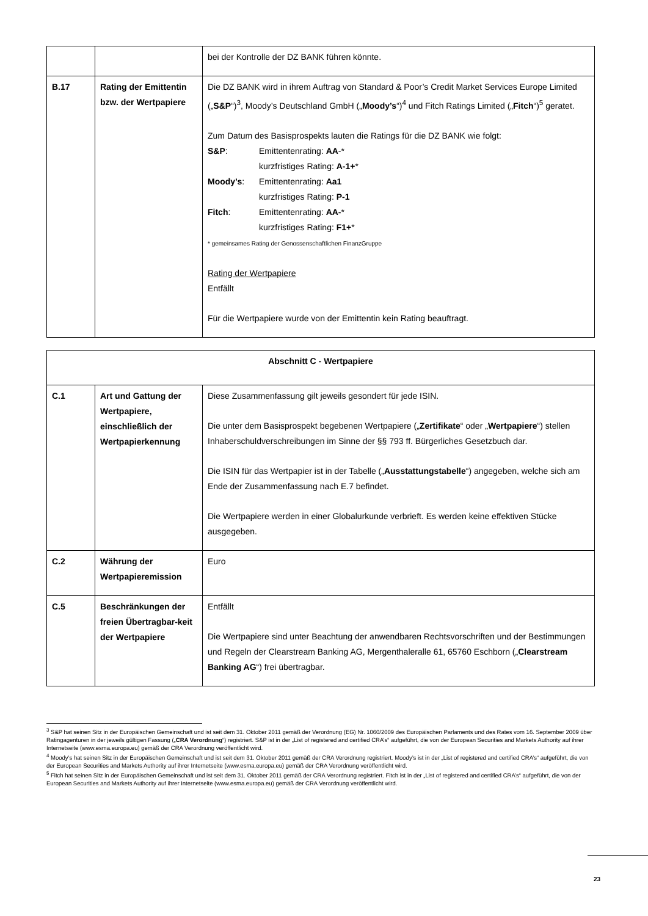| | | bei der Kontrolle der DZ BANK führen könnte. |
| B.17 | Rating der Emittentin bzw. der Wertpapiere | Die DZ BANK wird in ihrem Auftrag von Standard & Poor’s Credit Market Services Europe Limited („ S&P “)<sup>3</sup>, Moody’s Deutschland GmbH („ Moody’s “)<sup>4</sup> und Fitch Ratings Limited („ Fitch “)<sup>5</sup> geratet. Zum Datum des Basisprospekts lauten die Ratings für die DZ BANK wie folgt: S&P : Emittentenrating: AA -* kurzfristiges Rating: A-1+ * Moody’s : Emittentenrating: Aa1 kurzfristiges Rating: P-1 Fitch : Emittentenrating: AA- * kurzfristiges Rating: F1+ * * gemeinsames Rating der Genossenschaftlichen FinanzGruppe Rating der Wertpapiere Entfällt Für die Wertpapiere wurde von der Emittentin kein Rating beauftragt. |
| Abschnitt C - Wertpapiere | | |
| C.1 | Art und Gattung der Wertpapiere, einschließlich der Wertpapierkennung | Diese Zusammenfassung gilt jeweils gesondert für jede ISIN. Die unter dem Basisprospekt begebenen Wertpapiere („ Zertifikate “ oder „ Wertpapiere “) stellen Inhaberschuldverschreibungen im Sinne der §§ 793 ff. Bürgerliches Gesetzbuch dar. Die ISIN für das Wertpapier ist in der Tabelle („ Ausstattungstabelle “) angegeben, welche sich am Ende der Zusammenfassung nach E.7 befindet. Die Wertpapiere werden in einer Globalurkunde verbrieft. Es werden keine effektiven Stücke ausgegeben. |
| C.2 | Währung der Wertpapieremission | Euro |
| C.5 | Beschränkungen der freien Übertragbar-keit der Wertpapiere | Entfällt Die Wertpapiere sind unter Beachtung der anwendbaren Rechtsvorschriften und der Bestimmungen und Regeln der Clearstream Banking AG, Mergenthaleralle 61, 65760 Eschborn („ Clearstream Banking AG “) frei übertragbar. |
<sup>3</sup> S&P hat seinen Sitz in der Europäischen Gemeinschaft und ist seit dem 31. Oktober 2011 gemäß der Verordnung (EG) Nr. 1060/2009 des Europäischen Parlaments und des Rates vom 16. September 2009 über Ratingagenturen in der jeweils gültigen Fassung („CRA Verordnung“) registriert. S&P ist in der „List of registered and certified CRA’s“ aufgeführt, die von der European Securities and Markets Authority auf ihrer Internetseite (www.esma.europa.eu) gemäß der CRA Verordnung veröffentlicht wird.
<sup>4</sup> Moody’s hat seinen Sitz in der Europäischen Gemeinschaft und ist seit dem 31. Oktober 2011 gemäß der CRA Verordnung registriert. Moody’s ist in der „List of registered and certified CRA’s“ aufgeführt, die von der European Securities and Markets Authority auf ihrer Internetseite (www.esma.europa.eu) gemäß der CRA Verordnung veröffentlicht wird.
<sup>5</sup> Fitch hat seinen Sitz in der Europäischen Gemeinschaft und ist seit dem 31. Oktober 2011 gemäß der CRA Verordnung registriert. Fitch ist in der „List of registered and certified CRA’s“ aufgeführt, die von der European Securities and Markets Authority auf ihrer Internetseite (www.esma.europa.eu) gemäß der CRA Verordnung veröffentlicht wird.
23